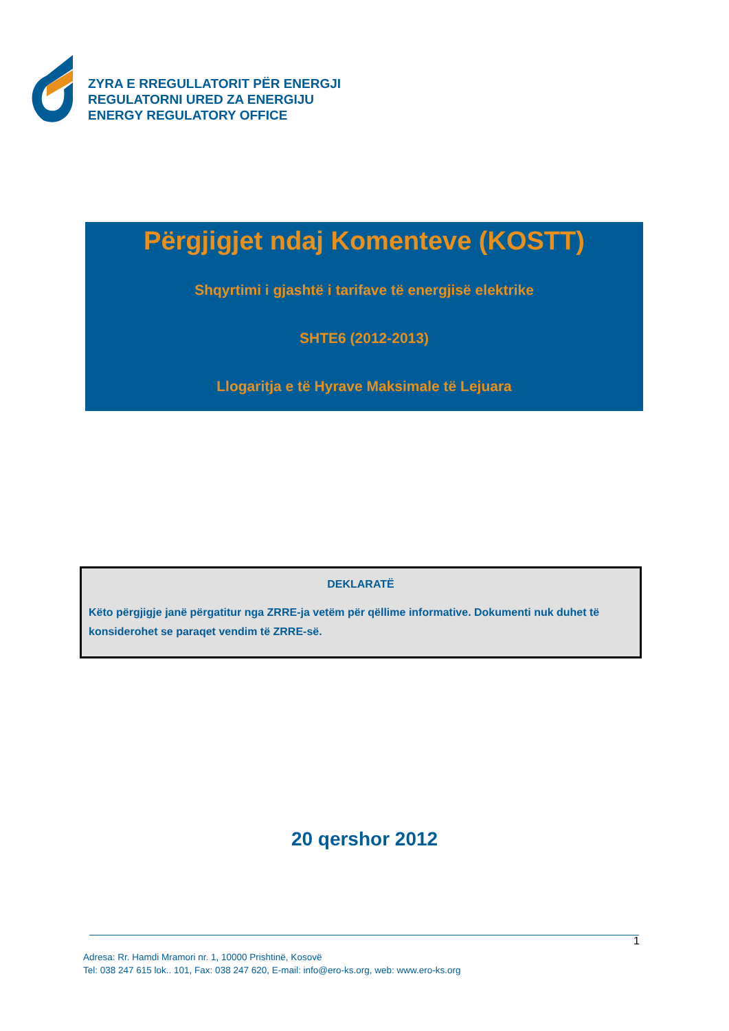ZYRA E RREGULLATORIT PËR ENERGJI
REGULATORNI URED ZA ENERGIJU
ENERGY REGULATORY OFFICE
Përgjigjet ndaj Komenteve (KOSTT)
Shqyrtimi i gjashtë i tarifave të energjisë elektrike
SHTE6 (2012-2013)
Llogaritja e të Hyrave Maksimale të Lejuara
DEKLARATË
Këto përgjigje janë përgatitur nga ZRRE-ja vetëm për qëllime informative. Dokumenti nuk duhet të konsiderohet se paraqet vendim të ZRRE-së.
20 qershor 2012
1
Adresa: Rr. Hamdi Mramori nr. 1, 10000 Prishtinë, Kosovë
Tel: 038 247 615 lok.. 101, Fax: 038 247 620, E-mail: info@ero-ks.org, web: www.ero-ks.org